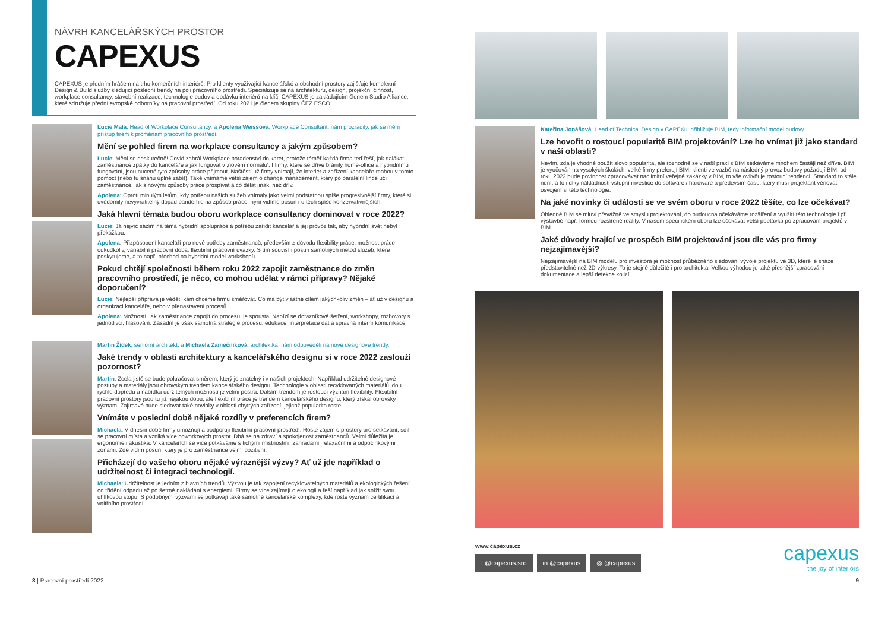NÁVRH KANCELÁŘSKÝCH PROSTOR
CAPEXUS
CAPEXUS je předním hráčem na trhu komerčních interiérů. Pro klienty využívající kancelářské a obchodní prostory zajišťuje komplexní Design & Build služby sledující poslední trendy na poli pracovního prostředí. Specializuje se na architekturu, design, projekční činnost, workplace consultancy, stavební realizace, technologie budov a dodávku interiérů na klíč. CAPEXUS je zakládajícím členem Studio Alliance, které sdružuje přední evropské odborníky na pracovní prostředí. Od roku 2021 je členem skupiny ČEZ ESCO.
Lucie Malá, Head of Workplace Consultancy, a Apolena Weissová, Workplace Consultant, nám prozradily, jak se mění přístup firem k proměnám pracovního prostředí.
Mění se pohled firem na workplace consultancy a jakým způsobem?
Lucie: Mění se neskutečně! Covid zahrál Workplace poradenství do karet, protože téměř každá firma teď řeší, jak nalákat zaměstnance zpátky do kanceláře a jak fungovat v ‚novém normálu‘. I firmy, které se dříve bránily home-office a hybridnímu fungování, jsou nucené tyto způsoby práce přijmout. Naštěstí už firmy vnímají, že interiér a zařízení kanceláře mohou v tomto pomoct (nebo tu snahu úplně zabít). Také vnímáme větší zájem o change management, který po paralelní lince učí zaměstnance, jak s novými způsoby práce prospívat a co dělat jinak, než dřív.
Apolena: Oproti minulým letům, kdy potřebu našich služeb vnímaly jako velmi podstatnou spíše progresivnější firmy, které si uvědomily nevyvratitelný dopad pandemie na způsob práce, nyní vidíme posun i u těch spíše konzervativnějších.
Jaká hlavní témata budou oboru workplace consultancy dominovat v roce 2022?
Lucie: Já nejvíc sázím na téma hybridní spolupráce a potřebu zařídit kancelář a její provoz tak, aby hybridní svět nebyl překážkou.
Apolena: Přizpůsobení kanceláří pro nové potřeby zaměstnanců, především z důvodu flexibility práce; možnost práce odkudkoliv, variabilní pracovní doba, flexibilní pracovní úvazky. S tím souvisí i posun samotných metod služeb, které poskytujeme, a to např. přechod na hybridní model workshopů.
Pokud chtějí společnosti během roku 2022 zapojit zaměstnance do změn pracovního prostředí, je něco, co mohou udělat v rámci přípravy? Nějaké doporučení?
Lucie: Nejlepší příprava je vědět, kam chceme firmu směřovat. Co má být vlastně cílem jakýchkoliv změn – ať už v designu a organizaci kanceláře, nebo v přenastavení procesů.
Apolena: Možností, jak zaměstnance zapojit do procesu, je spousta. Nabízí se dotazníkové šetření, workshopy, rozhovory s jednotlivci, hlasování. Zásadní je však samotná strategie procesu, edukace, interpretace dat a správná interní komunikace.
Martin Žídek, seniorní architekt, a Michaela Zámečníková, architektka, nám odpověděli na nové designové trendy.
Jaké trendy v oblasti architektury a kancelářského designu si v roce 2022 zaslouží pozornost?
Martin: Zcela jistě se bude pokračovat směrem, který je znatelný i v našich projektech. Například udržitelné designové postupy a materiály jsou obrovským trendem kancelářského designu. Technologie v oblasti recyklovaných materiálů jdou rychle dopředu a nabídka udržitelných možností je velmi pestrá. Dalším trendem je rostoucí význam flexibility. Flexibilní pracovní prostory jsou tu již nějakou dobu, ale flexibilní práce je trendem kancelářského designu, který získal obrovský význam. Zajímavé bude sledovat také novinky v oblasti chytrých zařízení, jejichž popularita roste.
Vnímáte v poslední době nějaké rozdíly v preferencích firem?
Michaela: V dnešní době firmy umožňují a podporují flexibilní pracovní prostředí. Roste zájem o prostory pro setkávání, sdílí se pracovní místa a vzniká více coworkových prostor. Dbá se na zdraví a spokojenost zaměstnanců. Velmi důležitá je ergonomie i akustika. V kancelářích se více potkáváme s tichými místnostmi, zahradami, relaxačními a odpočinkovými zónami. Zde vidím posun, který je pro zaměstnance velmi pozitivní.
Přicházejí do vašeho oboru nějaké výraznější výzvy? Ať už jde například o udržitelnost či integraci technologií.
Michaela: Udržitelnost je jedním z hlavních trendů. Výzvou je tak zapojení recyklovatelných materiálů a ekologických řešení od třídění odpadu až po šetrné nakládání s energiemi. Firmy se více zajímají o ekologii a řeší například jak snížit svou uhlíkovou stopu. S podobnými výzvami se potkávají také samotné kancelářské komplexy, kde roste význam certifikací a vnitřního prostředí.
Kateřina Jonášová, Head of Technical Design v CAPEXu, přibližuje BIM, tedy informační model budovy.
Lze hovořit o rostoucí popularitě BIM projektování? Lze ho vnímat již jako standard v naší oblasti?
Nevím, zda je vhodné použít slovo popularita, ale rozhodně se v naší praxi s BIM setkáváme mnohem častěji než dříve. BIM je vyučován na vysokých školách, velké firmy preferují BIM, klienti ve vazbě na následný provoz budovy požadují BIM, od roku 2022 bude povinnost zpracovávat nadlimitní veřejné zakázky v BIM, to vše ovlivňuje rostoucí tendenci. Standard to stále není, a to i díky nákladnosti vstupní investice do software / hardware a především času, který musí projektant věnovat osvojení si této technologie.
Na jaké novinky či události se ve svém oboru v roce 2022 těšíte, co lze očekávat?
Ohledně BIM se mluví převážně ve smyslu projektování, do budoucna očekáváme rozšíření a využití této technologie i při výstavbě např. formou rozšířené reality. V našem specifickém oboru lze očekávat větší poptávka po zpracování projektů v BIM.
Jaké důvody hrající ve prospěch BIM projektování jsou dle vás pro firmy nejzajímavější?
Nejzajímavější na BIM modelu pro investora je možnost průběžného sledování vývoje projektu ve 3D, které je snáze představitelné než 2D výkresy. To je stejně důležité i pro architekta. Velkou výhodou je také přesnější zpracování dokumentace a lepší detekce kolizí.
www.capexus.cz
f @capexus.sro in @capexus ◎ @capexus
capexus
the joy of interiors
8 | Pracovní prostředí 2022 9